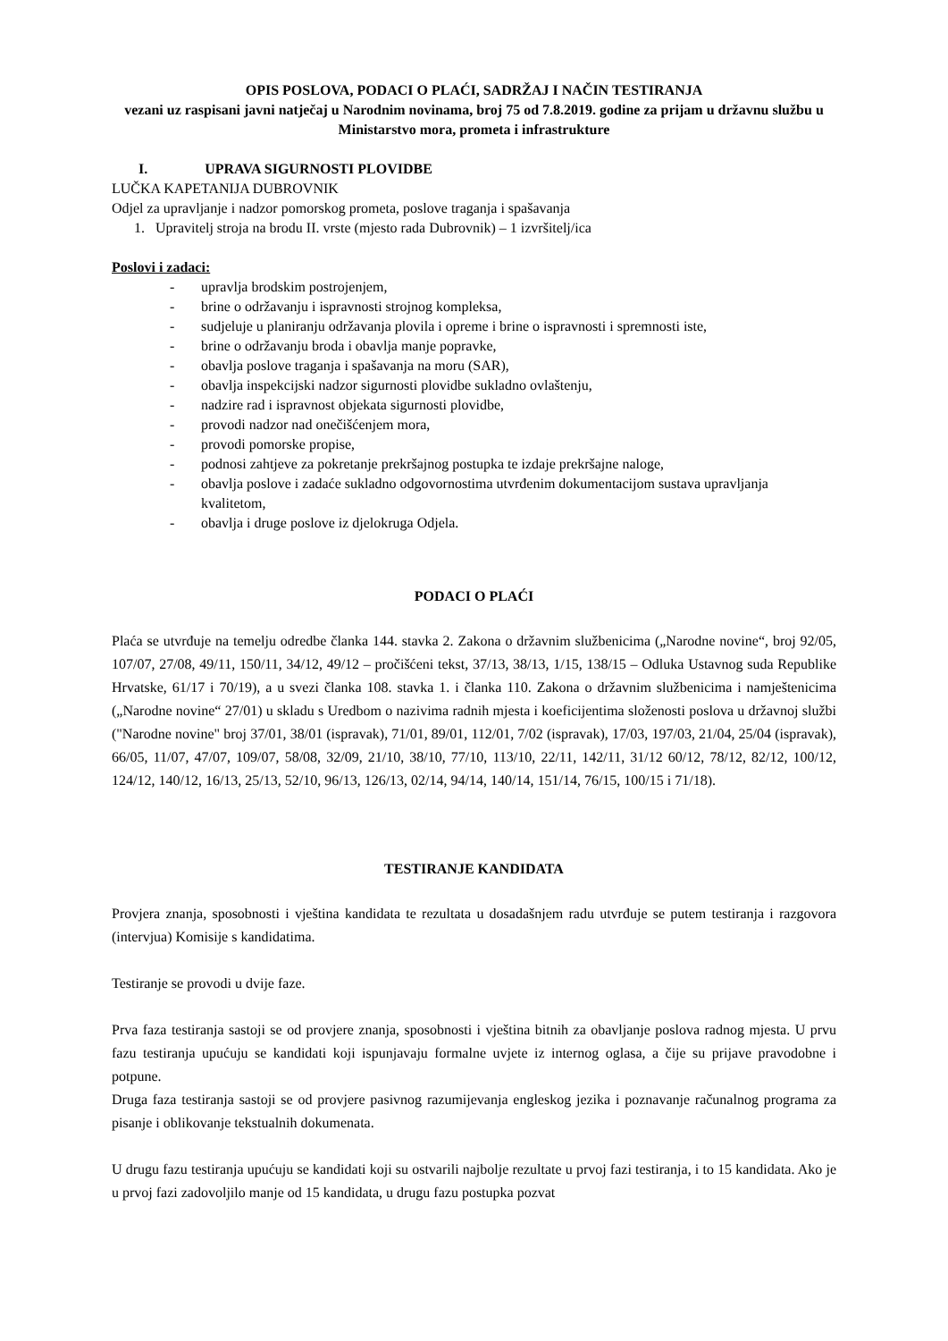OPIS POSLOVA, PODACI O PLAĆI, SADRŽAJ I NAČIN TESTIRANJA
vezani uz raspisani javni natječaj u Narodnim novinama, broj 75 od 7.8.2019. godine za prijam u državnu službu u Ministarstvo mora, prometa i infrastrukture
I. UPRAVA SIGURNOSTI PLOVIDBE
LUČKA KAPETANIJA DUBROVNIK
Odjel za upravljanje i nadzor pomorskog prometa, poslove traganja i spašavanja
1. Upravitelj stroja na brodu II. vrste (mjesto rada Dubrovnik) – 1 izvršitelj/ica
Poslovi i zadaci:
- upravlja brodskim postrojenjem,
- brine o održavanju i ispravnosti strojnog kompleksa,
- sudjeluje u planiranju održavanja plovila i opreme i brine o ispravnosti i spremnosti iste,
- brine o održavanju broda i obavlja manje popravke,
- obavlja poslove traganja i spašavanja na moru (SAR),
- obavlja inspekcijski nadzor sigurnosti plovidbe sukladno ovlaštenju,
- nadzire rad i ispravnost objekata sigurnosti plovidbe,
- provodi nadzor nad onečišćenjem mora,
- provodi pomorske propise,
- podnosi zahtjeve za pokretanje prekršajnog postupka te izdaje prekršajne naloge,
- obavlja poslove i zadaće sukladno odgovornostima utvrđenim dokumentacijom sustava upravljanja kvalitetom,
- obavlja i druge poslove iz djelokruga Odjela.
PODACI O PLAĆI
Plaća se utvrđuje na temelju odredbe članka 144. stavka 2. Zakona o državnim službenicima („Narodne novine“, broj 92/05, 107/07, 27/08, 49/11, 150/11, 34/12, 49/12 – pročišćeni tekst, 37/13, 38/13, 1/15, 138/15 – Odluka Ustavnog suda Republike Hrvatske, 61/17 i 70/19), a u svezi članka 108. stavka 1. i članka 110. Zakona o državnim službenicima i namještenicima („Narodne novine“ 27/01) u skladu s Uredbom o nazivima radnih mjesta i koeficijentima složenosti poslova u državnoj službi ("Narodne novine" broj 37/01, 38/01 (ispravak), 71/01, 89/01, 112/01, 7/02 (ispravak), 17/03, 197/03, 21/04, 25/04 (ispravak), 66/05, 11/07, 47/07, 109/07, 58/08, 32/09, 21/10, 38/10, 77/10, 113/10, 22/11, 142/11, 31/12 60/12, 78/12, 82/12, 100/12, 124/12, 140/12, 16/13, 25/13, 52/10, 96/13, 126/13, 02/14, 94/14, 140/14, 151/14, 76/15, 100/15 i 71/18).
TESTIRANJE KANDIDATA
Provjera znanja, sposobnosti i vještina kandidata te rezultata u dosadašnjem radu utvrđuje se putem testiranja i razgovora (intervjua) Komisije s kandidatima.
Testiranje se provodi u dvije faze.
Prva faza testiranja sastoji se od provjere znanja, sposobnosti i vještina bitnih za obavljanje poslova radnog mjesta. U prvu fazu testiranja upućuju se kandidati koji ispunjavaju formalne uvjete iz internog oglasa, a čije su prijave pravodobne i potpune.
Druga faza testiranja sastoji se od provjere pasivnog razumijevanja engleskog jezika i poznavanje računalnog programa za pisanje i oblikovanje tekstualnih dokumenata.
U drugu fazu testiranja upućuju se kandidati koji su ostvarili najbolje rezultate u prvoj fazi testiranja, i to 15 kandidata. Ako je u prvoj fazi zadovoljilo manje od 15 kandidata, u drugu fazu postupka pozvat